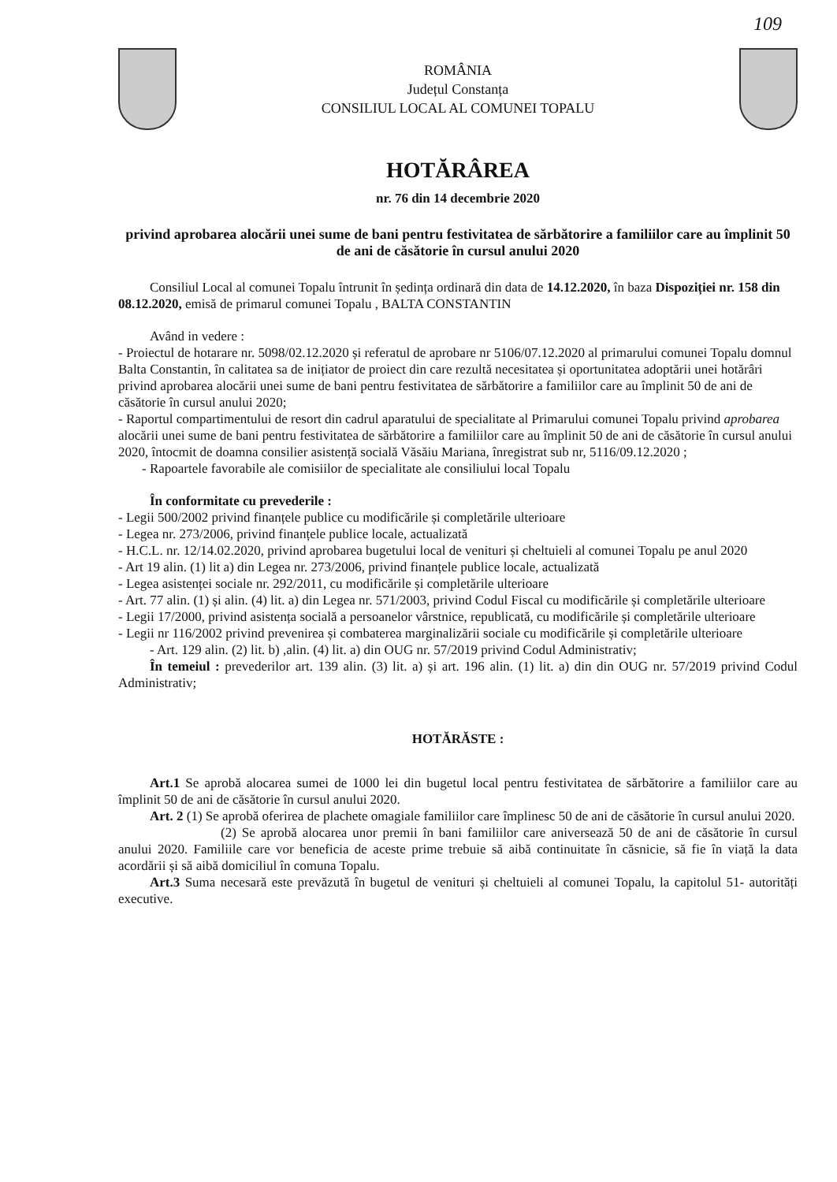109
ROMÂNIA
Județul Constanța
CONSILIUL LOCAL AL COMUNEI TOPALU
HOTĂRÂREA
nr. 76 din 14 decembrie 2020
privind aprobarea alocării unei sume de bani pentru festivitatea de sărbătorire a familiilor care au împlinit 50 de ani de căsătorie în cursul anului 2020
Consiliul Local al comunei Topalu întrunit în ședința ordinară din data de 14.12.2020, în baza Dispoziției nr. 158 din 08.12.2020, emisă de primarul comunei Topalu , BALTA CONSTANTIN
Având in vedere :
- Proiectul de hotarare nr. 5098/02.12.2020 și referatul de aprobare nr 5106/07.12.2020 al primarului comunei Topalu domnul Balta Constantin, în calitatea sa de inițiator de proiect din care rezultă necesitatea și oportunitatea adoptării unei hotărâri privind aprobarea alocării unei sume de bani pentru festivitatea de sărbătorire a familiilor care au împlinit 50 de ani de căsătorie în cursul anului 2020;
- Raportul compartimentului de resort din cadrul aparatului de specialitate al Primarului comunei Topalu privind aprobarea alocării unei sume de bani pentru festivitatea de sărbătorire a familiilor care au împlinit 50 de ani de căsătorie în cursul anului 2020, întocmit de doamna consilier asistență socială Văsăiu Mariana, înregistrat sub nr, 5116/09.12.2020 ;
- Rapoartele favorabile ale comisiilor de specialitate ale consiliului local Topalu
În conformitate cu prevederile :
- Legii 500/2002 privind finanțele publice cu modificările și completările ulterioare
- Legea nr. 273/2006, privind finanțele publice locale, actualizată
- H.C.L. nr. 12/14.02.2020, privind aprobarea bugetului local de venituri și cheltuieli al comunei Topalu pe anul 2020
- Art 19 alin. (1) lit a) din Legea nr. 273/2006, privind finanțele publice locale, actualizată
- Legea asistenței sociale nr. 292/2011, cu modificările și completările ulterioare
- Art. 77 alin. (1) și alin. (4) lit. a) din Legea nr. 571/2003, privind Codul Fiscal cu modificările și completările ulterioare
- Legii 17/2000, privind asistența socială a persoanelor vârstnice, republicată, cu modificările și completările ulterioare
- Legii nr 116/2002 privind prevenirea și combaterea marginalizării sociale cu modificările și completările ulterioare
- Art. 129 alin. (2) lit. b) ,alin. (4) lit. a) din OUG nr. 57/2019 privind Codul Administrativ;
În temeiul : prevederilor art. 139 alin. (3) lit. a) și art. 196 alin. (1) lit. a) din din OUG nr. 57/2019 privind Codul Administrativ;
HOTĂRĂSTE :
Art.1 Se aprobă alocarea sumei de 1000 lei din bugetul local pentru festivitatea de sărbătorire a familiilor care au împlinit 50 de ani de căsătorie în cursul anului 2020.
Art. 2 (1) Se aprobă oferirea de plachete omagiale familiilor care împlinesc 50 de ani de căsătorie în cursul anului 2020.
(2) Se aprobă alocarea unor premii în bani familiilor care aniversează 50 de ani de căsătorie în cursul anului 2020. Familiile care vor beneficia de aceste prime trebuie să aibă continuitate în căsnicie, să fie în viață la data acordării și să aibă domiciliul în comuna Topalu.
Art.3 Suma necesară este prevăzută în bugetul de venituri și cheltuieli al comunei Topalu, la capitolul 51- autorități executive.